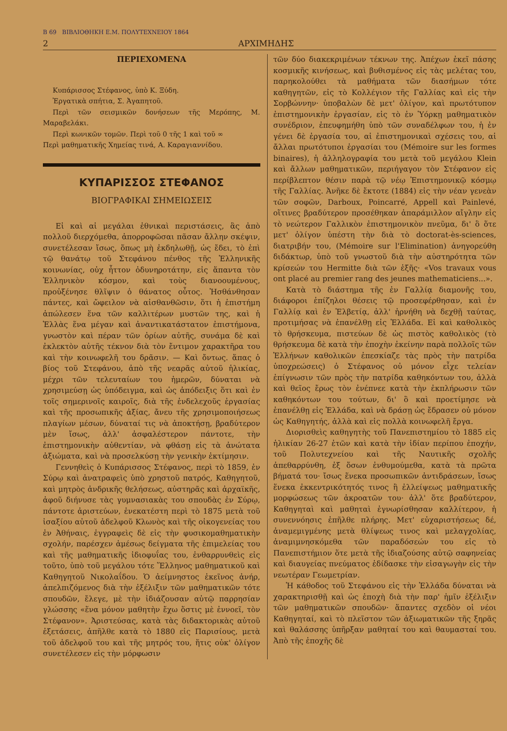Β 69 ΒΙΒΛΙΟΘΗΚΗ Ε.Μ. ΠΟΛΥΤΕΧΝΕΙΟΥ 1864
2 ΑΡΧΙΜΗΔΗΣ
ΠΕΡΙΕΧΟΜΕΝΑ
Κυπάρισσος Στέφανος, ὑπὸ Κ. Ξύδη.
Ἐργατικὰ σπήτια, Σ. Ἀγαπητοῦ.
Περὶ τῶν σεισμικῶν δονήσεων τῆς Μερόπης, Μ. Μαραβελάκι.
Περὶ κωνικῶν τομῶν. Περὶ τοῦ 0 τῆς 1 καὶ τοῦ ∞
Περὶ μαθηματικῆς Χημείας τινά, Α. Καραγιαννίδου.
ΚΥΠΑΡΙΣΣΟΣ ΣΤΕΦΑΝΟΣ
ΒΙΟΓΡΑΦΙΚΑΙ ΣΗΜΕΙΩΣΕΙΣ
Εἰ καὶ αἱ μεγάλαι ἐθνικαὶ περιστάσεις, ἃς ἀπὸ πολλοῦ διερχόμεθα, ἀπορροφῶσαι πᾶσαν ἄλλην σκέψιν, συνετέλεσαν ἴσως, ὅπως μὴ ἐκδηλωθῇ, ὡς ἔδει, τὸ ἐπὶ τῷ θανάτῳ τοῦ Στεφάνου πένθος τῆς Ἑλληνικῆς κοινωνίας, οὐχ ἧττον ὀδυνηροτάτην, εἰς ἅπαντα τὸν Ἑλληνικὸν κόσμον, καὶ τοὺς διανοουμένους, προὐξένησε θλῖψιν ὁ θάνατος οὗτος. Ἠσθάνθησαν πάντες, καὶ ὤφειλον νὰ αἰσθανθῶσιν, ὅτι ἡ ἐπιστήμη ἀπώλεσεν ἕνα τῶν καλλιτέρων μυστῶν της, καὶ ἡ Ἑλλὰς ἕνα μέγαν καὶ ἀναντικατάστατον ἐπιστήμονα, γνωστὸν καὶ πέραν τῶν ὁρίων αὐτῆς, συνάμα δὲ καὶ ἐκλεκτὸν αὐτῆς τέκνον διὰ τὸν ἔντιμον χαρακτῆρα του καὶ τὴν κοινωφελῆ του δρᾶσιν. — Καὶ ὄντως. ἅπας ὁ βίος τοῦ Στεφάνου, ἀπὸ τῆς νεαρᾶς αὐτοῦ ἡλικίας, μέχρι τῶν τελευταίων του ἡμερῶν, δύναται νὰ χρησιμεύσῃ ὡς ὑπόδειγμα, καὶ ὡς ἀπόδειξις ὅτι καὶ ἐν τοῖς σημερινοῖς καιροῖς, διὰ τῆς ἐνδελεχοῦς ἐργασίας καὶ τῆς προσωπικῆς ἀξίας, ἄνευ τῆς χρησιμοποιήσεως πλαγίων μέσων, δύναταί τις νὰ ἀποκτήσῃ, βραδύτερον μὲν ἴσως, ἀλλ' ἀσφαλέστερον πάντοτε, τὴν ἐπιστημονικὴν αὐθεντίαν, νὰ φθάσῃ εἰς τὰ ἀνώτατα ἀξιώματα, καὶ νὰ προσελκύσῃ τὴν γενικὴν ἐκτίμησιν.
Γεννηθεὶς ὁ Κυπάρισσος Στέφανος, περὶ τὸ 1859, ἐν Σύρῳ καὶ ἀνατραφεὶς ὑπὸ χρηστοῦ πατρός, Καθηγητοῦ, καὶ μητρὸς ἀνδρικῆς θελήσεως, αὐστηρᾶς καὶ ἀρχαϊκῆς, ἀφοῦ διήνυσε τὰς γυμνασιακὰς του σπουδὰς ἐν Σύρῳ, πάντοτε ἀριστεύων, ἐνεκατέστη περὶ τὸ 1875 μετὰ τοῦ ἰσαξίου αὐτοῦ ἀδελφοῦ Κλωνὸς καὶ τῆς οἰκογενείας του ἐν Ἀθήναις, ἐγγραφεὶς δὲ εἰς τὴν φυσικομαθηματικὴν σχολήν, παρέσχεν ἀμέσως δείγματα τῆς ἐπιμελείας του καὶ τῆς μαθηματικῆς ἰδιοφυΐας του, ἐνθαρρυνθεὶς εἰς τοῦτο, ὑπὸ τοῦ μεγάλου τότε Ἕλληνος μαθηματικοῦ καὶ Καθηγητοῦ Νικολαΐδου. Ὁ ἀείμνηστος ἐκεῖνος ἀνήρ, ἀπελπιζόμενος διὰ τὴν ἐξέλιξιν τῶν μαθηματικῶν τότε σπουδῶν, ἔλεγε, μὲ τὴν ἰδιάζουσαν αὐτῷ παρρησίαν γλώσσης «ἕνα μόνον μαθητὴν ἔχω ὅστις μὲ ἐννοεῖ, τὸν Στέφανον». Ἀριστεύσας, κατὰ τὰς διδακτορικὰς αὐτοῦ ἐξετάσεις, ἀπῆλθε κατὰ τὸ 1880 εἰς Παρισίους, μετὰ τοῦ ἀδελφοῦ του καὶ τῆς μητρός του, ἥτις οὐκ' ὀλίγον συνετέλεσεν εἰς τὴν μόρφωσιν
τῶν δύο διακεκριμένων τέκνων της. Ἀπέχων ἐκεῖ πάσης κοσμικῆς κινήσεως, καὶ βυθισμένος εἰς τὰς μελέτας του, παρηκολούθει τὰ μαθήματα τῶν διασήμων τότε καθηγητῶν, εἰς τὸ Κολλέγιον τῆς Γαλλίας καὶ εἰς τὴν Σορβώννην· ὑποβαλὼν δὲ μετ' ὀλίγον, καὶ πρωτότυπον ἐπιστημονικὴν ἐργασίαν, εἰς τὸ ἐν Ὑόρκῃ μαθηματικὸν συνέδριον, ἐπευφημήθη ὑπὸ τῶν συναδέλφων του, ἡ ἐν γένει δὲ ἐργασία του, αἱ ἐπιστημονικαὶ σχέσεις του, αἱ ἄλλαι πρωτότυποι ἐργασίαι του (Mémoire sur les formes binaires), ἡ ἀλληλογραφία του μετὰ τοῦ μεγάλου Klein καὶ ἄλλων μαθηματικῶν, περιήγαγον τὸν Στέφανον εἰς περίβλεπτον θέσιν παρὰ τῷ νέῳ Ἐπιστημονικῷ κόσμῳ τῆς Γαλλίας. Ἀνῆκε δὲ ἔκτοτε (1884) εἰς τὴν νέαν γενεὰν τῶν σοφῶν, Darboux, Poincarré, Appell καὶ Painlevé, οἵτινες βραδύτερον προσέθηκαν ἀπαράμιλλον αἴγλην εἰς τὸ νεώτερον Γαλλικὸν ἐπιστημονικὸν πνεῦμα, δι' ὃ ὅτε μετ' ὀλίγον ὑπέστη τὴν διὰ τὸ doctorat-ès-sciences, διατριβήν του, (Mémoire sur l'Elimination) ἀνηγορεύθη διδάκτωρ, ὑπὸ τοῦ γνωστοῦ διὰ τὴν αὐστηρότητα τῶν κρίσεών του Hermitte διὰ τῶν ἑξῆς· «Vos travaux vous ont placé au premier rang des jeunes mathematiciens...».
Κατὰ τὸ διάστημα τῆς ἐν Γαλλίᾳ διαμονῆς του, διάφοροι ἐπίζηλοι θέσεις τῷ προσεφέρθησαν, καὶ ἐν Γαλλίᾳ καὶ ἐν Ἐλβετίᾳ, ἀλλ' ἠρνήθη νὰ δεχθῇ ταύτας, προτιμήσας νὰ ἐπανέλθῃ εἰς Ἑλλάδα. Εἰ καὶ καθολικὸς τὸ θρήσκευμα, πιστεύων δὲ ὡς πιστὸς καθολικὸς (τὸ θρήσκευμα δὲ κατὰ τὴν ἐποχὴν ἐκείνην παρὰ πολλοῖς τῶν Ἑλλήνων καθολικῶν ἐπεσκίαζε τὰς πρὸς τὴν πατρίδα ὑποχρεώσεις) ὁ Στέφανος οὐ μόνον εἶχε τελείαν ἐπίγνωσιν τῶν πρὸς τὴν πατρίδα καθηκόντων του, ἀλλὰ καὶ θεῖος ἔρως τὸν ἐνέπνεε κατὰ τὴν ἐκπλήρωσιν τῶν καθηκόντων του τούτων, δι' ὃ καὶ προετίμησε νὰ ἐπανέλθῃ εἰς Ἑλλάδα, καὶ νὰ δράσῃ ὡς ἔδρασεν οὐ μόνον ὡς Καθηγητής, ἀλλὰ καὶ εἰς πολλὰ κοινωφελῆ ἔργα.
Διορισθεὶς καθηγητὴς τοῦ Πανεπιστημίου τὸ 1885 εἰς ἡλικίαν 26-27 ἐτῶν καὶ κατὰ τὴν ἰδίαν περίπου ἐποχήν, τοῦ Πολυτεχνείου καὶ τῆς Ναυτικῆς σχολῆς ἀπεθαρρύνθη, ἐξ ὅσων ἐνθυμούμεθα, κατὰ τὰ πρῶτα βήματά του· ἴσως ἕνεκα προσωπικῶν ἀντιδράσεων, ἴσως ἕνεκα ἐκκεντρικότητός τινος ἢ ἐλλείψεως μαθηματικῆς μορφώσεως τῶν ἀκροατῶν του· ἀλλ' ὅτε βραδύτερον, Καθηγηταὶ καὶ μαθηταὶ ἐγνωρίσθησαν καλλίτερον, ἡ συνεννόησις ἐπῆλθε πλήρης. Μετ' εὐχαριστήσεως δέ, ἀναμεμιγμένης μετὰ θλίψεως τινος καὶ μελαγχολίας, ἀναμιμνησκόμεθα τῶν παραδόσεών του εἰς τὸ Πανεπιστήμιον ὅτε μετὰ τῆς ἰδιαζούσης αὐτῷ σαφηνείας καὶ διαυγείας πνεύματος ἐδίδασκε τὴν εἰσαγωγὴν εἰς τὴν νεωτέραν Γεωμετρίαν.
Ἡ κάθοδος τοῦ Στεφάνου εἰς τὴν Ἑλλάδα δύναται νὰ χαρακτηρισθῇ καὶ ὡς ἐποχὴ διὰ τὴν παρ' ἡμῖν ἐξέλιξιν τῶν μαθηματικῶν σπουδῶν· ἅπαντες σχεδὸν οἱ νέοι Καθηγηταί, καὶ τὸ πλεῖστον τῶν ἀξιωματικῶν τῆς ξηρᾶς καὶ θαλάσσης ὑπῆρξαν μαθηταί του καὶ θαυμασταί του. Ἀπὸ τῆς ἐποχῆς δὲ